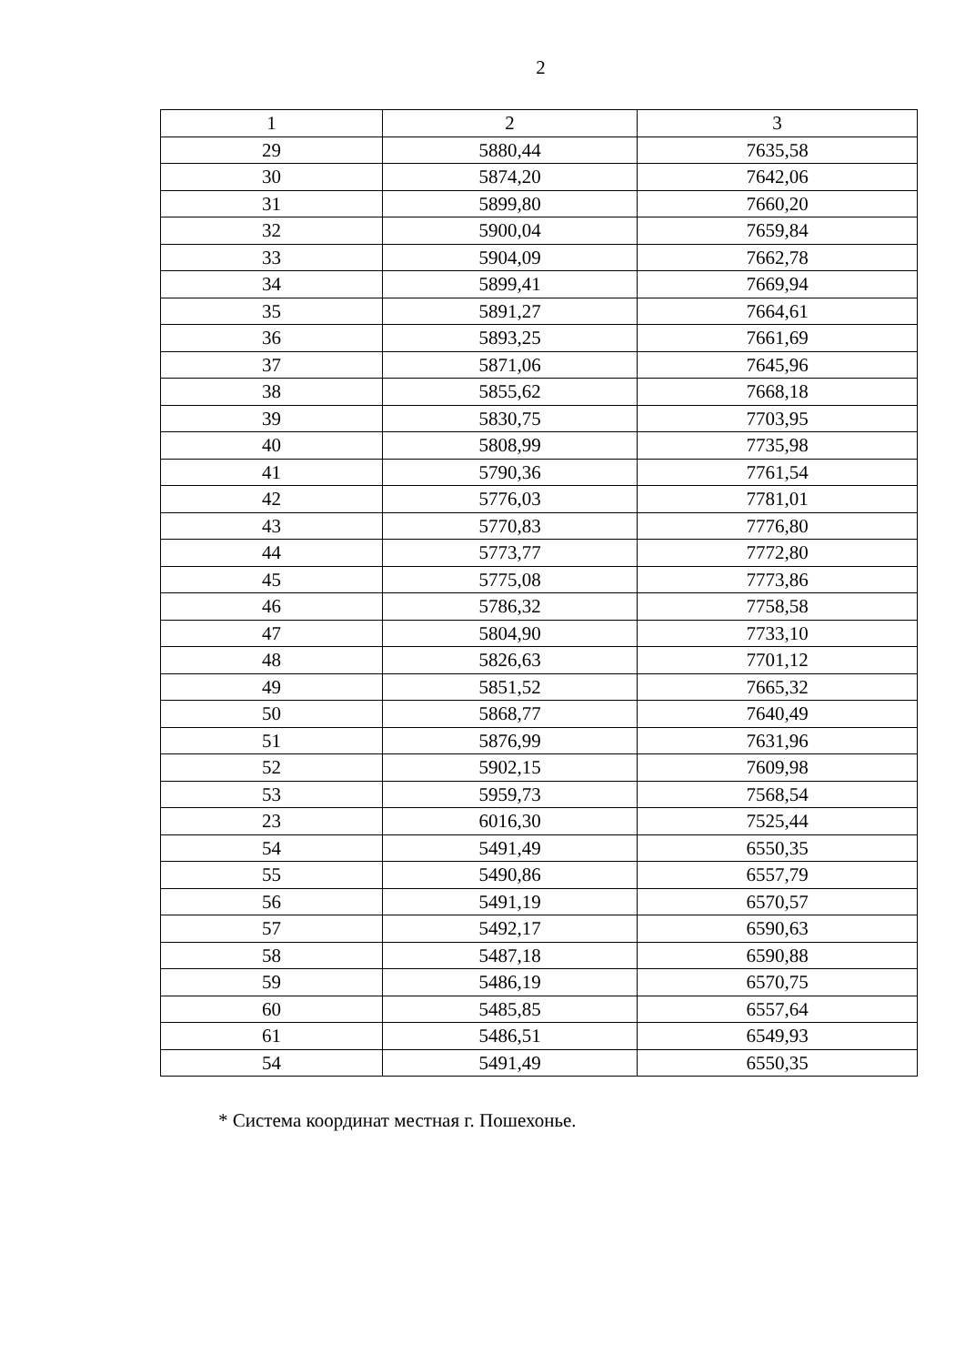2
| 1 | 2 | 3 |
| --- | --- | --- |
| 29 | 5880,44 | 7635,58 |
| 30 | 5874,20 | 7642,06 |
| 31 | 5899,80 | 7660,20 |
| 32 | 5900,04 | 7659,84 |
| 33 | 5904,09 | 7662,78 |
| 34 | 5899,41 | 7669,94 |
| 35 | 5891,27 | 7664,61 |
| 36 | 5893,25 | 7661,69 |
| 37 | 5871,06 | 7645,96 |
| 38 | 5855,62 | 7668,18 |
| 39 | 5830,75 | 7703,95 |
| 40 | 5808,99 | 7735,98 |
| 41 | 5790,36 | 7761,54 |
| 42 | 5776,03 | 7781,01 |
| 43 | 5770,83 | 7776,80 |
| 44 | 5773,77 | 7772,80 |
| 45 | 5775,08 | 7773,86 |
| 46 | 5786,32 | 7758,58 |
| 47 | 5804,90 | 7733,10 |
| 48 | 5826,63 | 7701,12 |
| 49 | 5851,52 | 7665,32 |
| 50 | 5868,77 | 7640,49 |
| 51 | 5876,99 | 7631,96 |
| 52 | 5902,15 | 7609,98 |
| 53 | 5959,73 | 7568,54 |
| 23 | 6016,30 | 7525,44 |
| 54 | 5491,49 | 6550,35 |
| 55 | 5490,86 | 6557,79 |
| 56 | 5491,19 | 6570,57 |
| 57 | 5492,17 | 6590,63 |
| 58 | 5487,18 | 6590,88 |
| 59 | 5486,19 | 6570,75 |
| 60 | 5485,85 | 6557,64 |
| 61 | 5486,51 | 6549,93 |
| 54 | 5491,49 | 6550,35 |
* Система координат местная г. Пошехонье.